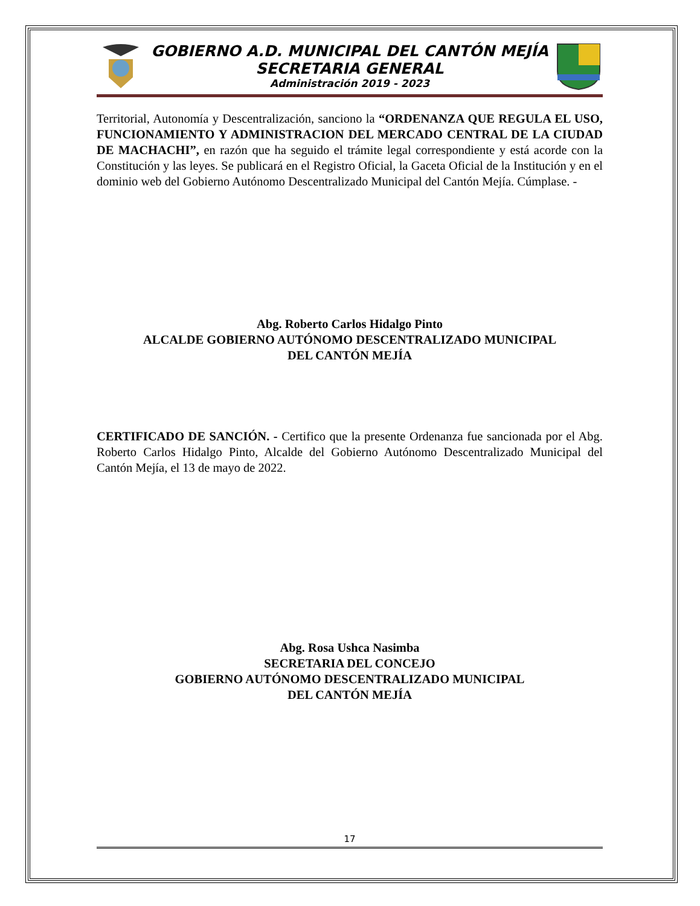GOBIERNO A.D. MUNICIPAL DEL CANTÓN MEJÍA
SECRETARIA GENERAL
Administración 2019 - 2023
Territorial, Autonomía y Descentralización, sanciono la “ORDENANZA QUE REGULA EL USO, FUNCIONAMIENTO Y ADMINISTRACION DEL MERCADO CENTRAL DE LA CIUDAD DE MACHACHI”, en razón que ha seguido el trámite legal correspondiente y está acorde con la Constitución y las leyes. Se publicará en el Registro Oficial, la Gaceta Oficial de la Institución y en el dominio web del Gobierno Autónomo Descentralizado Municipal del Cantón Mejía. Cúmplase. -
Abg. Roberto Carlos Hidalgo Pinto
ALCALDE GOBIERNO AUTÓNOMO DESCENTRALIZADO MUNICIPAL
DEL CANTÓN MEJÍA
CERTIFICADO DE SANCIÓN. - Certifico que la presente Ordenanza fue sancionada por el Abg. Roberto Carlos Hidalgo Pinto, Alcalde del Gobierno Autónomo Descentralizado Municipal del Cantón Mejía, el 13 de mayo de 2022.
Abg. Rosa Ushca Nasimba
SECRETARIA DEL CONCEJO
GOBIERNO AUTÓNOMO DESCENTRALIZADO MUNICIPAL
DEL CANTÓN MEJÍA
17